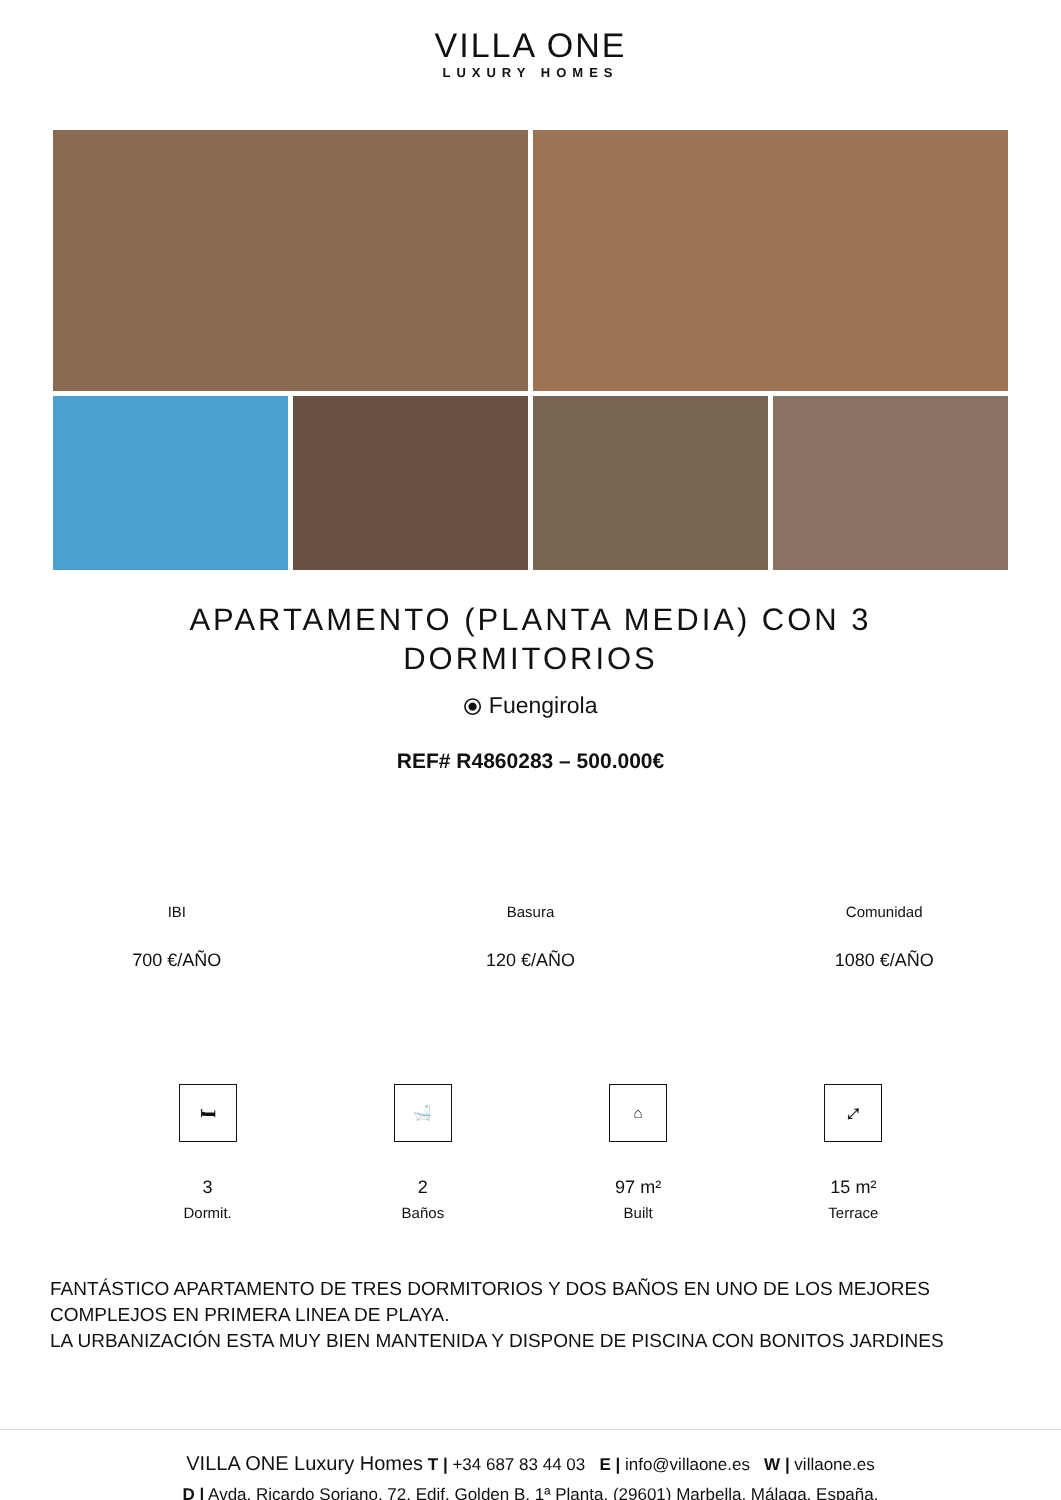VILLA ONE
LUXURY HOMES
APARTAMENTO (PLANTA MEDIA) CON 3 DORMITORIOS
⦿ Fuengirola
REF# R4860283 – 500.000€
IBI
700 €/AÑO
Basura
120 €/AÑO
Comunidad
1080 €/AÑO
🛏
3
Dormit.
🛁
2
Baños
⌂
97 m²
Built
⤢
15 m²
Terrace
FANTÁSTICO APARTAMENTO DE TRES DORMITORIOS Y DOS BAÑOS EN UNO DE LOS MEJORES COMPLEJOS EN PRIMERA LINEA DE PLAYA.
LA URBANIZACIÓN ESTA MUY BIEN MANTENIDA Y DISPONE DE PISCINA CON BONITOS JARDINES
VILLA ONE Luxury Homes T | +34 687 83 44 03 E | info@villaone.es W | villaone.es
D | Avda. Ricardo Soriano, 72, Edif. Golden B, 1ª Planta, (29601) Marbella, Málaga, España.